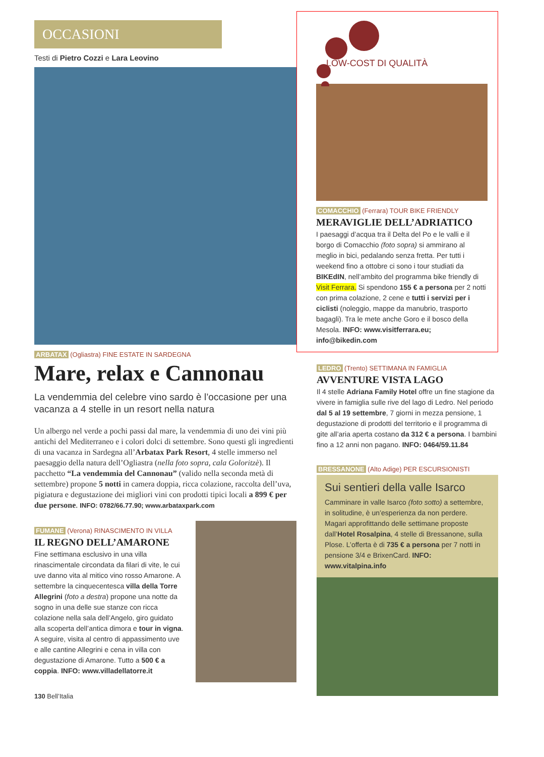OCCASIONI
Testi di Pietro Cozzi e Lara Leovino
ARBATAX (Ogliastra) FINE ESTATE IN SARDEGNA
Mare, relax e Cannonau
La vendemmia del celebre vino sardo è l’occasione per una vacanza a 4 stelle in un resort nella natura
Un albergo nel verde a pochi passi dal mare, la vendemmia di uno dei vini più antichi del Mediterraneo e i colori dolci di settembre. Sono questi gli ingredienti di una vacanza in Sardegna all’Arbatax Park Resort, 4 stelle immerso nel paesaggio della natura dell’Ogliastra (nella foto sopra, cala Goloritzè). Il pacchetto “La vendemmia del Cannonau” (valido nella seconda metà di settembre) propone 5 notti in camera doppia, ricca colazione, raccolta dell’uva, pigiatura e degustazione dei migliori vini con prodotti tipici locali a 899 € per due persone. INFO: 0782/66.77.90; www.arbataxpark.com
FUMANE (Verona) RINASCIMENTO IN VILLA
IL REGNO DELL’AMARONE
Fine settimana esclusivo in una villa rinascimentale circondata da filari di vite, le cui uve danno vita al mitico vino rosso Amarone. A settembre la cinquecentesca villa della Torre Allegrini (foto a destra) propone una notte da sogno in una delle sue stanze con ricca colazione nella sala dell’Angelo, giro guidato alla scoperta dell’antica dimora e tour in vigna. A seguire, visita al centro di appassimento uve e alle cantine Allegrini e cena in villa con degustazione di Amarone. Tutto a 500 € a coppia. INFO: www.villadellatorre.it
130 Bell’Italia
LOW-COST DI QUALITÀ
COMACCHIO (Ferrara) TOUR BIKE FRIENDLY
MERAVIGLIE DELL’ADRIATICO
I paesaggi d’acqua tra il Delta del Po e le valli e il borgo di Comacchio (foto sopra) si ammirano al meglio in bici, pedalando senza fretta. Per tutti i weekend fino a ottobre ci sono i tour studiati da BIKEdIN, nell’ambito del programma bike friendly di Visit Ferrara. Si spendono 155 € a persona per 2 notti con prima colazione, 2 cene e tutti i servizi per i ciclisti (noleggio, mappe da manubrio, trasporto bagagli). Tra le mete anche Goro e il bosco della Mesola. INFO: www.visitferrara.eu; info@bikedin.com
LEDRO (Trento) SETTIMANA IN FAMIGLIA
AVVENTURE VISTA LAGO
Il 4 stelle Adriana Family Hotel offre un fine stagione da vivere in famiglia sulle rive del lago di Ledro. Nel periodo dal 5 al 19 settembre, 7 giorni in mezza pensione, 1 degustazione di prodotti del territorio e il programma di gite all’aria aperta costano da 312 € a persona. I bambini fino a 12 anni non pagano. INFO: 0464/59.11.84
BRESSANONE (Alto Adige) PER ESCURSIONISTI
Sui sentieri della valle Isarco
Camminare in valle Isarco (foto sotto) a settembre, in solitudine, è un’esperienza da non perdere. Magari approfittando delle settimane proposte dall’Hotel Rosalpina, 4 stelle di Bressanone, sulla Plose. L’offerta è di 735 € a persona per 7 notti in pensione 3/4 e BrixenCard. INFO: www.vitalpina.info